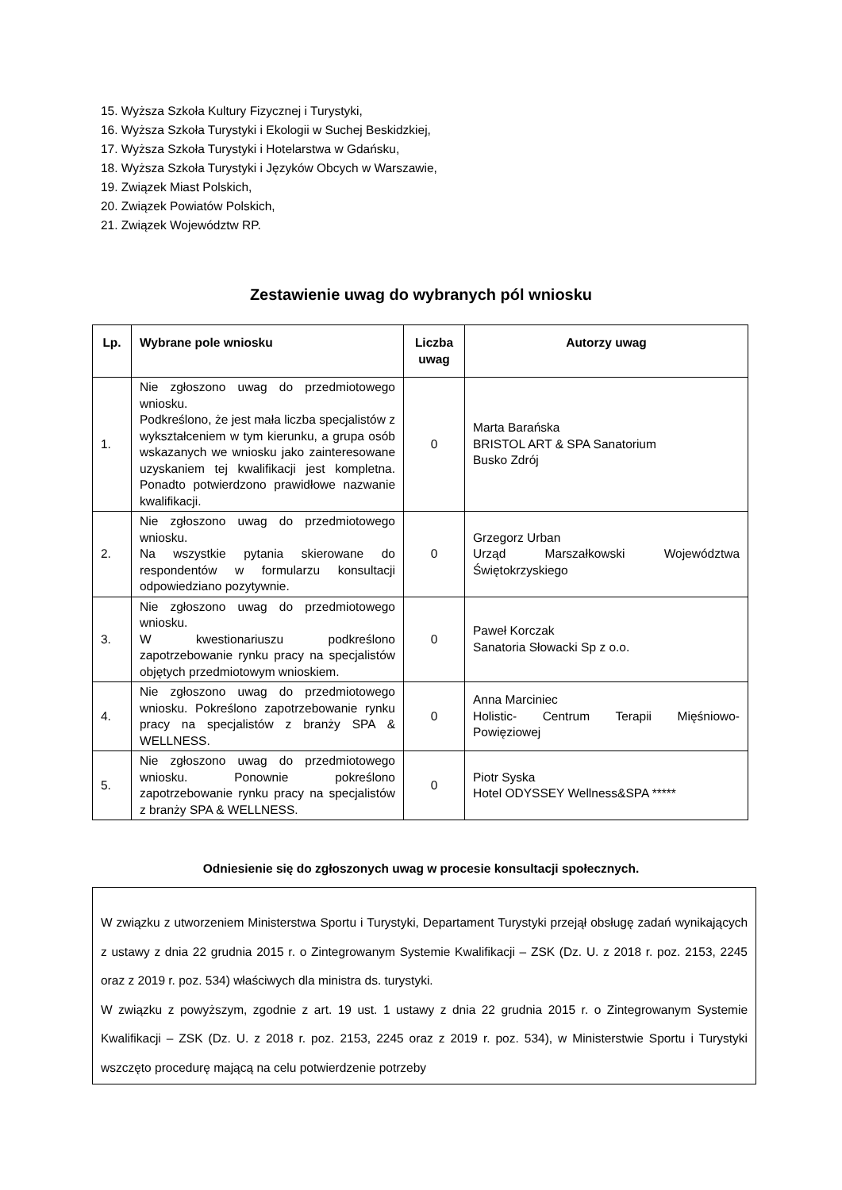15. Wyższa Szkoła Kultury Fizycznej i Turystyki,
16. Wyższa Szkoła Turystyki i Ekologii w Suchej Beskidzkiej,
17. Wyższa Szkoła Turystyki i Hotelarstwa w Gdańsku,
18. Wyższa Szkoła Turystyki i Języków Obcych w Warszawie,
19. Związek Miast Polskich,
20. Związek Powiatów Polskich,
21. Związek Województw RP.
Zestawienie uwag do wybranych pól wniosku
| Lp. | Wybrane pole wniosku | Liczba uwag | Autorzy uwag |
| --- | --- | --- | --- |
| 1. | Nie zgłoszono uwag do przedmiotowego wniosku. Podkreślono, że jest mała liczba specjalistów z wykształceniem w tym kierunku, a grupa osób wskazanych we wniosku jako zainteresowane uzyskaniem tej kwalifikacji jest kompletna. Ponadto potwierdzono prawidłowe nazwanie kwalifikacji. | 0 | Marta Barańska BRISTOL ART & SPA Sanatorium Busko Zdrój |
| 2. | Nie zgłoszono uwag do przedmiotowego wniosku. Na wszystkie pytania skierowane do respondentów w formularzu konsultacji odpowiedziano pozytywnie. | 0 | Grzegorz Urban Urząd Marszałkowski Województwa Świętokrzyskiego |
| 3. | Nie zgłoszono uwag do przedmiotowego wniosku. W kwestionariuszu podkreślono zapotrzebowanie rynku pracy na specjalistów objętych przedmiotowym wnioskiem. | 0 | Paweł Korczak Sanatoria Słowacki Sp z o.o. |
| 4. | Nie zgłoszono uwag do przedmiotowego wniosku. Pokreślono zapotrzebowanie rynku pracy na specjalistów z branży SPA & WELLNESS. | 0 | Anna Marciniec Holistic- Centrum Terapii Mięśniowo-Powięziowej |
| 5. | Nie zgłoszono uwag do przedmiotowego wniosku. Ponownie pokreślono zapotrzebowanie rynku pracy na specjalistów z branży SPA & WELLNESS. | 0 | Piotr Syska Hotel ODYSSEY Wellness&SPA ***** |
Odniesienie się do zgłoszonych uwag w procesie konsultacji społecznych.
W związku z utworzeniem Ministerstwa Sportu i Turystyki, Departament Turystyki przejął obsługę zadań wynikających z ustawy z dnia 22 grudnia 2015 r. o Zintegrowanym Systemie Kwalifikacji – ZSK (Dz. U. z 2018 r. poz. 2153, 2245 oraz z 2019 r. poz. 534) właściwych dla ministra ds. turystyki.
W związku z powyższym, zgodnie z art. 19 ust. 1 ustawy z dnia 22 grudnia 2015 r. o Zintegrowanym Systemie Kwalifikacji – ZSK (Dz. U. z 2018 r. poz. 2153, 2245 oraz z 2019 r. poz. 534), w Ministerstwie Sportu i Turystyki wszczęto procedurę mającą na celu potwierdzenie potrzeby